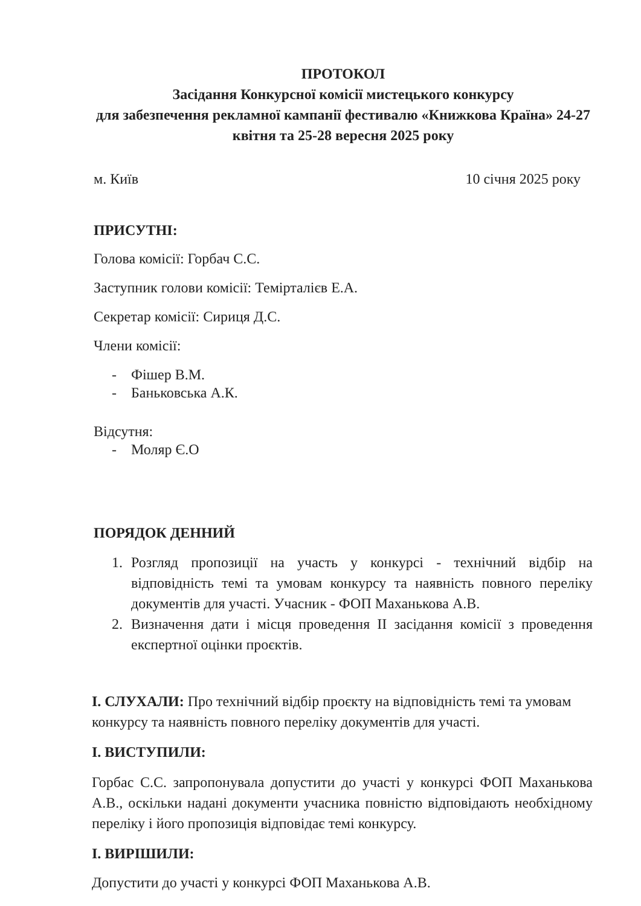ПРОТОКОЛ
Засідання Конкурсної комісії мистецького конкурсу
для забезпечення рекламної кампанії фестивалю «Книжкова Країна» 24-27 квітня та 25-28 вересня 2025 року
м. Київ 10 січня 2025 року
ПРИСУТНІ:
Голова комісії: Горбач С.С.
Заступник голови комісії: Темірталієв Е.А.
Секретар комісії: Сириця Д.С.
Члени комісії:
- Фішер В.М.
- Баньковська А.К.
Відсутня:
- Моляр Є.О
ПОРЯДОК ДЕННИЙ
1. Розгляд пропозиції на участь у конкурсі - технічний відбір на відповідність темі та умовам конкурсу та наявність повного переліку документів для участі. Учасник - ФОП Маханькова А.В.
2. Визначення дати і місця проведення ІІ засідання комісії з проведення експертної оцінки проєктів.
І. СЛУХАЛИ: Про технічний відбір проєкту на відповідність темі та умовам конкурсу та наявність повного переліку документів для участі.
І. ВИСТУПИЛИ:
Горбас С.С. запропонувала допустити до участі у конкурсі ФОП Маханькова А.В., оскільки надані документи учасника повністю відповідають необхідному переліку і його пропозиція відповідає темі конкурсу.
І. ВИРІШИЛИ:
Допустити до участі у конкурсі ФОП Маханькова А.В.